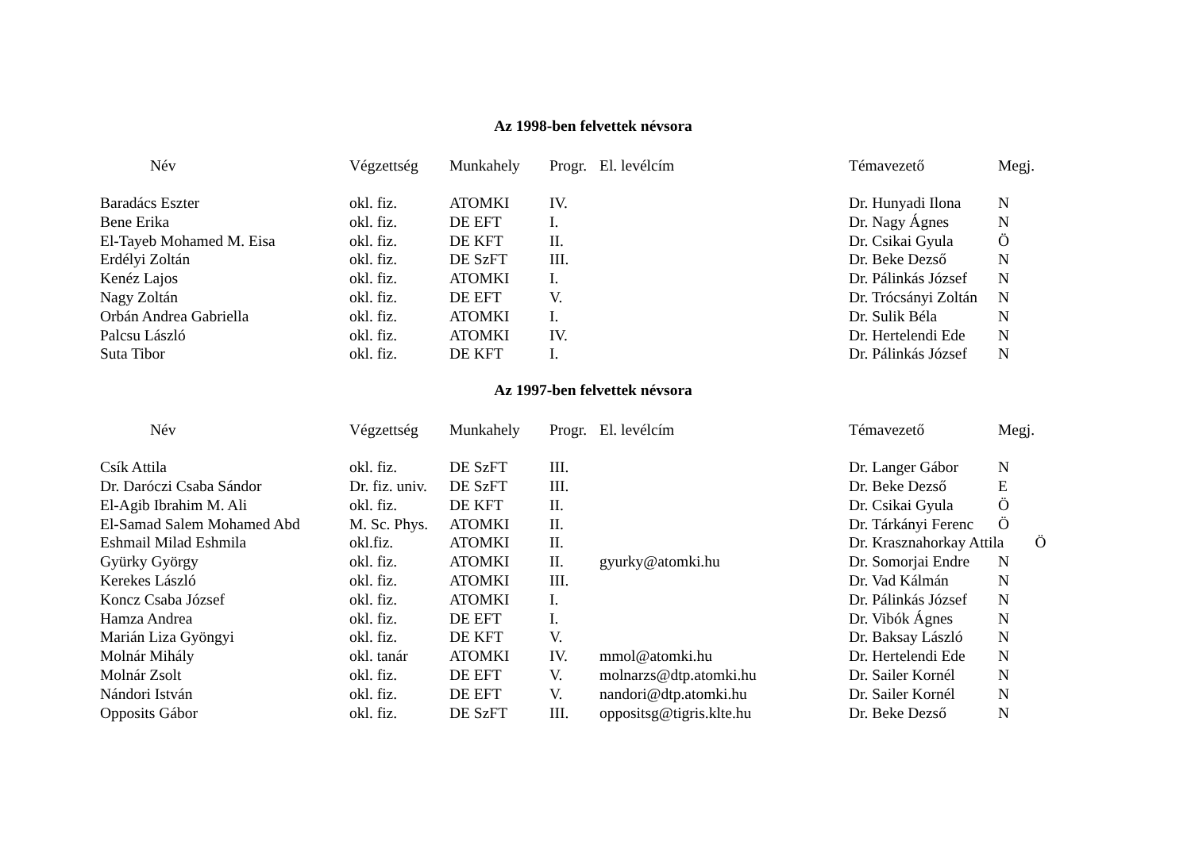Az 1998-ben felvettek névsora
| Név | Végzettség | Munkahely | Progr. | El. levélcím | Témavezető | Megj. |
| --- | --- | --- | --- | --- | --- | --- |
| Baradács Eszter | okl. fiz. | ATOMKI | IV. | | Dr. Hunyadi Ilona | N |
| Bene Erika | okl. fiz. | DE EFT | I. | | Dr. Nagy Ágnes | N |
| El-Tayeb Mohamed M. Eisa | okl. fiz. | DE KFT | II. | | Dr. Csikai Gyula | Ö |
| Erdélyi Zoltán | okl. fiz. | DE SzFT | III. | | Dr. Beke Dezső | N |
| Kenéz Lajos | okl. fiz. | ATOMKI | I. | | Dr. Pálinkás József | N |
| Nagy Zoltán | okl. fiz. | DE EFT | V. | | Dr. Trócsányi Zoltán | N |
| Orbán Andrea Gabriella | okl. fiz. | ATOMKI | I. | | Dr. Sulik Béla | N |
| Palcsu László | okl. fiz. | ATOMKI | IV. | | Dr. Hertelendi Ede | N |
| Suta Tibor | okl. fiz. | DE KFT | I. | | Dr. Pálinkás József | N |
Az 1997-ben felvettek névsora
| Név | Végzettség | Munkahely | Progr. | El. levélcím | Témavezető | Megj. |
| --- | --- | --- | --- | --- | --- | --- |
| Csík Attila | okl. fiz. | DE SzFT | III. | | Dr. Langer Gábor | N |
| Dr. Daróczi Csaba Sándor | Dr. fiz. univ. | DE SzFT | III. | | Dr. Beke Dezső | E |
| El-Agib Ibrahim M. Ali | okl. fiz. | DE KFT | II. | | Dr. Csikai Gyula | Ö |
| El-Samad Salem Mohamed Abd | M. Sc. Phys. | ATOMKI | II. | | Dr. Tárkányi Ferenc | Ö |
| Eshmail Milad Eshmila | okl.fiz. | ATOMKI | II. | | Dr. Krasznahorkay Attila Ö | |
| Gyürky György | okl. fiz. | ATOMKI | II. | gyurky@atomki.hu | Dr. Somorjai Endre | N |
| Kerekes László | okl. fiz. | ATOMKI | III. | | Dr. Vad Kálmán | N |
| Koncz Csaba József | okl. fiz. | ATOMKI | I. | | Dr. Pálinkás József | N |
| Hamza Andrea | okl. fiz. | DE EFT | I. | | Dr. Vibók Ágnes | N |
| Marián Liza Gyöngyi | okl. fiz. | DE KFT | V. | | Dr. Baksay László | N |
| Molnár Mihály | okl. tanár | ATOMKI | IV. | mmol@atomki.hu | Dr. Hertelendi Ede | N |
| Molnár Zsolt | okl. fiz. | DE EFT | V. | molnarzs@dtp.atomki.hu | Dr. Sailer Kornél | N |
| Nándori István | okl. fiz. | DE EFT | V. | nandori@dtp.atomki.hu | Dr. Sailer Kornél | N |
| Opposits Gábor | okl. fiz. | DE SzFT | III. | oppositsg@tigris.klte.hu | Dr. Beke Dezső | N |